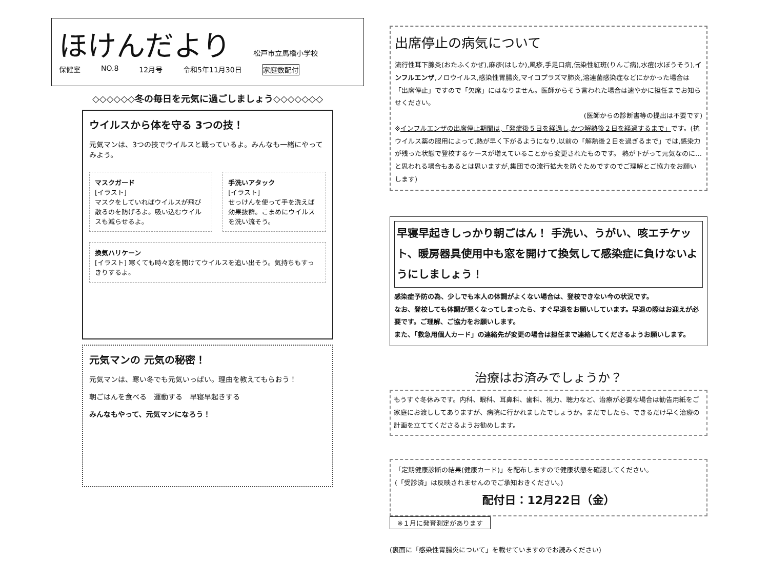ほけんだより 松戸市立馬橋小学校
保健室 NO.8 12月号 令和5年11月30日 家庭数配付
◇◇◇◇◇◇冬の毎日を元気に過ごしましょう◇◇◇◇◇◇◇
ウイルスから体を守る 3つの技！
元気マンは、3つの技でウイルスと戦っているよ。みんなも一緒にやってみよう。
マスクガード
[イラスト]
マスクをしていればウイルスが飛び散るのを防げるよ。吸い込むウイルスも減らせるよ。
手洗いアタック
[イラスト]
せっけんを使って手を洗えば効果抜群。こまめにウイルスを洗い流そう。
換気ハリケーン
[イラスト] 寒くても時々窓を開けてウイルスを追い出そう。気持ちもすっきりするよ。
元気マンの 元気の秘密！
元気マンは、寒い冬でも元気いっぱい。理由を教えてもらおう！
朝ごはんを食べる　運動する　早寝早起きする
みんなもやって、元気マンになろう！
出席停止の病気について
流行性耳下腺炎(おたふくかぜ),麻疹(はしか),風疹,手足口病,伝染性紅斑(りんご病),水痘(水ぼうそう),インフルエンザ,ノロウイルス,感染性胃腸炎,マイコプラズマ肺炎,溶連菌感染症などにかかった場合は「出席停止」ですので「欠席」にはなりません。医師からそう言われた場合は速やかに担任までお知らせください。
(医師からの診断書等の提出は不要です)
※インフルエンザの出席停止期間は,「発症後５日を経過し,かつ解熱後２日を経過するまで」です。(抗ウイルス薬の服用によって,熱が早く下がるようになり,以前の「解熱後２日を過ぎるまで」では,感染力が残った状態で登校するケースが増えていることから変更されたものです。 熱が下がって元気なのに…と思われる場合もあるとは思いますが,集団での流行拡大を防ぐためですのでご理解とご協力をお願いします)
早寝早起きしっかり朝ごはん！ 手洗い、うがい、咳エチケット、暖房器具使用中も窓を開けて換気して感染症に負けないようにしましょう！
感染症予防の為、少しでも本人の体調がよくない場合は、登校できない今の状況です。
なお、登校しても体調が悪くなってしまったら、すぐ早退をお願いしています。早退の際はお迎えが必要です。ご理解、ご協力をお願いします。
また、「救急用個人カード」の連絡先が変更の場合は担任まで連絡してくださるようお願いします。
治療はお済みでしょうか？
もうすぐ冬休みです。内科、眼科、耳鼻科、歯科、視力、聴力など、治療が必要な場合は勧告用紙をご家庭にお渡ししてありますが、病院に行かれましたでしょうか。まだでしたら、できるだけ早く治療の計画を立ててくださるようお勧めします。
「定期健康診断の結果(健康カード)」を配布しますので健康状態を確認してください。
(「受診済」は反映されませんのでご承知おきください。)
配付日：12月22日（金）
※１月に発育測定があります
(裏面に「感染性胃腸炎について」を載せていますのでお読みください)